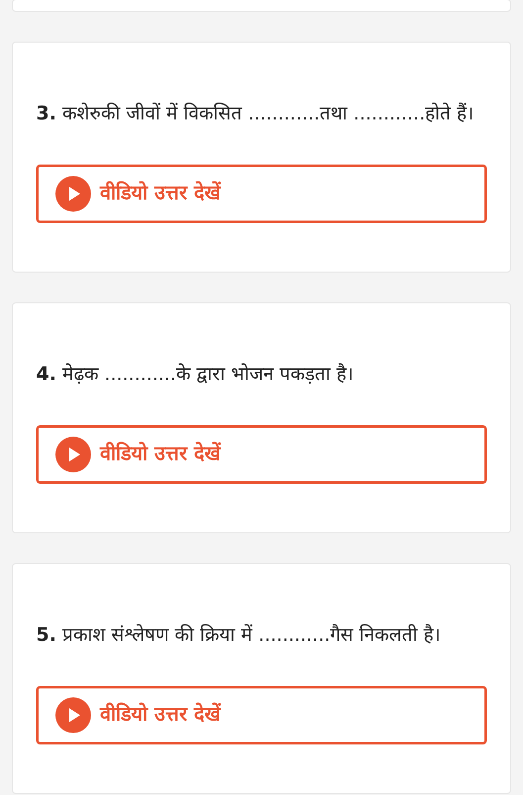3. कशेरुकी जीवों में विकसित ............तथा ............होते हैं।
वीडियो उत्तर देखें
4. मेढ़क ............के द्वारा भोजन पकड़ता है।
वीडियो उत्तर देखें
5. प्रकाश संश्लेषण की क्रिया में ............गैस निकलती है।
वीडियो उत्तर देखें